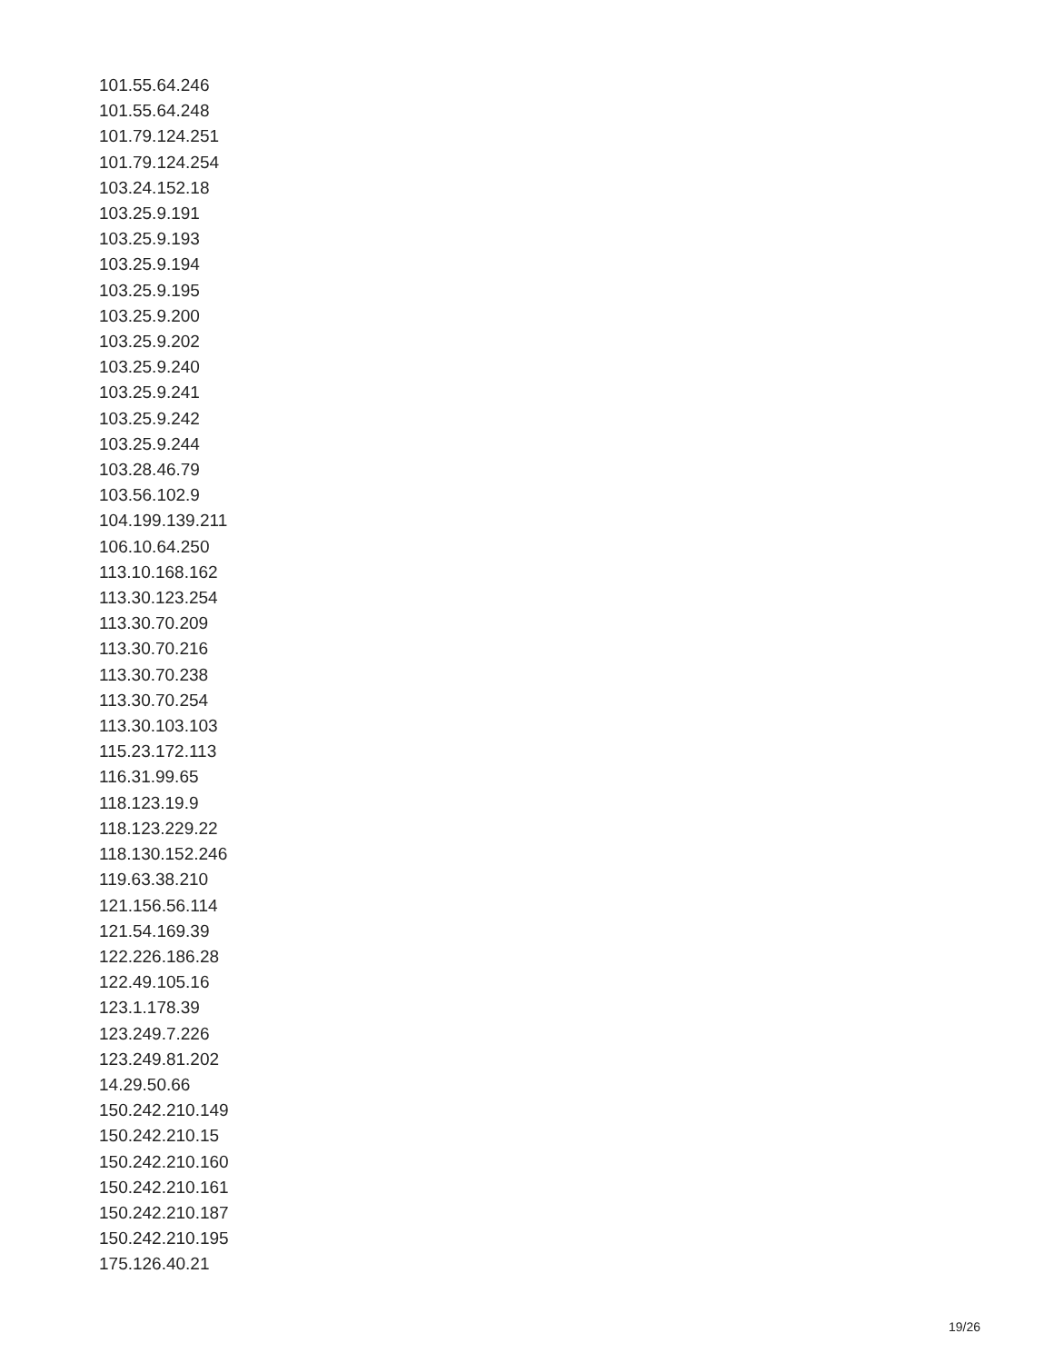101.55.64.246
101.55.64.248
101.79.124.251
101.79.124.254
103.24.152.18
103.25.9.191
103.25.9.193
103.25.9.194
103.25.9.195
103.25.9.200
103.25.9.202
103.25.9.240
103.25.9.241
103.25.9.242
103.25.9.244
103.28.46.79
103.56.102.9
104.199.139.211
106.10.64.250
113.10.168.162
113.30.123.254
113.30.70.209
113.30.70.216
113.30.70.238
113.30.70.254
113.30.103.103
115.23.172.113
116.31.99.65
118.123.19.9
118.123.229.22
118.130.152.246
119.63.38.210
121.156.56.114
121.54.169.39
122.226.186.28
122.49.105.16
123.1.178.39
123.249.7.226
123.249.81.202
14.29.50.66
150.242.210.149
150.242.210.15
150.242.210.160
150.242.210.161
150.242.210.187
150.242.210.195
175.126.40.21
19/26